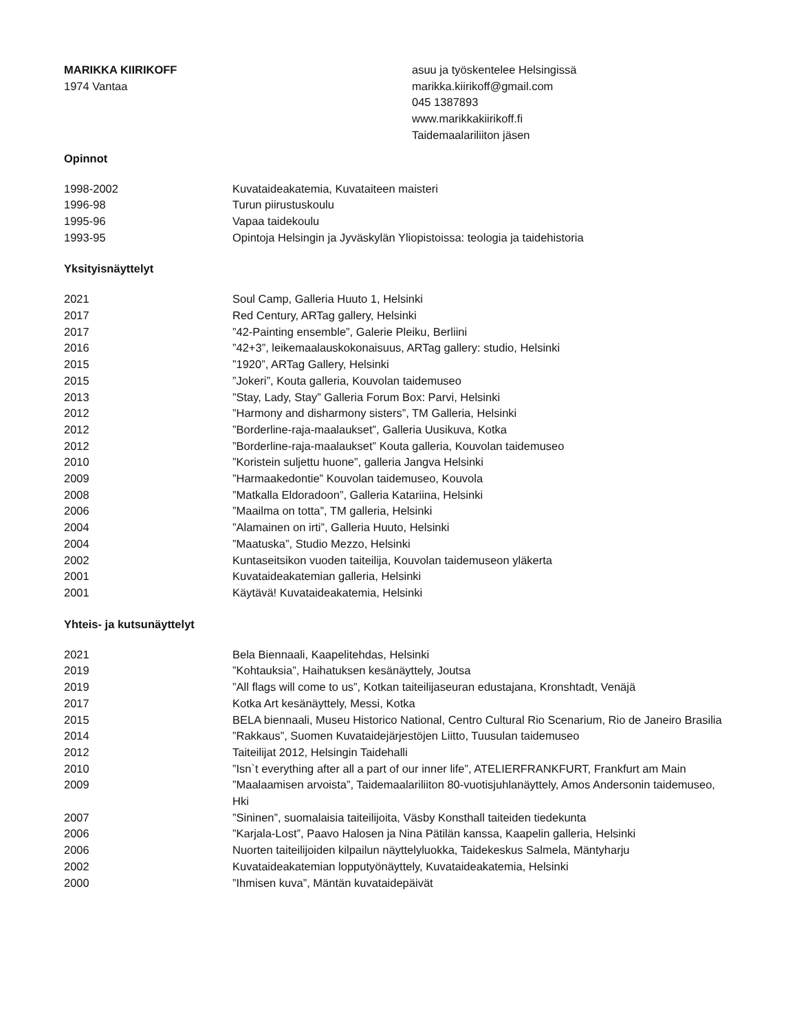MARIKKA KIIRIKOFF
1974 Vantaa
asuu ja työskentelee Helsingissä
marikka.kiirikoff@gmail.com
045 1387893
www.marikkakiirikoff.fi
Taidemaalariliiton jäsen
Opinnot
1998-2002 Kuvataideakatemia, Kuvataiteen maisteri
1996-98 Turun piirustuskoulu
1995-96 Vapaa taidekoulu
1993-95 Opintoja Helsingin ja Jyväskylän Yliopistoissa: teologia ja taidehistoria
Yksityisnäyttelyt
2021 Soul Camp, Galleria Huuto 1, Helsinki
2017 Red Century, ARTag gallery, Helsinki
2017 ”42-Painting ensemble”, Galerie Pleiku, Berliini
2016 ”42+3”, leikemaalauskokonaisuus, ARTag gallery: studio, Helsinki
2015 ”1920”, ARTag Gallery, Helsinki
2015 ”Jokeri”, Kouta galleria, Kouvolan taidemuseo
2013 ”Stay, Lady, Stay” Galleria Forum Box: Parvi, Helsinki
2012 ”Harmony and disharmony sisters”, TM Galleria, Helsinki
2012 ”Borderline-raja-maalaukset”, Galleria Uusikuva, Kotka
2012 ”Borderline-raja-maalaukset” Kouta galleria, Kouvolan taidemuseo
2010 ”Koristein suljettu huone”, galleria Jangva Helsinki
2009 ”Harmaakedontie” Kouvolan taidemuseo, Kouvola
2008 ”Matkalla Eldoradoon”, Galleria Katariina, Helsinki
2006 ”Maailma on totta”, TM galleria, Helsinki
2004 ”Alamainen on irti”, Galleria Huuto, Helsinki
2004 ”Maatuska”, Studio Mezzo, Helsinki
2002 Kuntaseitsikon vuoden taiteilija, Kouvolan taidemuseon yläkerta
2001 Kuvataideakatemian galleria, Helsinki
2001 Käytävä! Kuvataideakatemia, Helsinki
Yhteis- ja kutsunäyttelyt
2021 Bela Biennaali, Kaapelitehdas, Helsinki
2019 ”Kohtauksia”, Haihatuksen kesänäyttely, Joutsa
2019 ”All flags will come to us”, Kotkan taiteilijaseuran edustajana, Kronshtadt, Venäjä
2017 Kotka Art kesänäyttely, Messi, Kotka
2015 BELA biennaali, Museu Historico National, Centro Cultural Rio Scenarium, Rio de Janeiro Brasilia
2014 ”Rakkaus”, Suomen Kuvataidejärjestöjen Liitto, Tuusulan taidemuseo
2012 Taiteilijat 2012, Helsingin Taidehalli
2010 ”Isn`t everything after all a part of our inner life”, ATELIERFRANKFURT, Frankfurt am Main
2009 ”Maalaamisen arvoista”, Taidemaalariliiton 80-vuotisjuhlanäyttely, Amos Andersonin taidemuseo, Hki
2007 ”Sininen”, suomalaisia taiteilijoita, Väsby Konsthall taiteiden tiedekunta
2006 ”Karjala-Lost”, Paavo Halosen ja Nina Pätilän kanssa, Kaapelin galleria, Helsinki
2006 Nuorten taiteilijoiden kilpailun näyttelyluokka, Taidekeskus Salmela, Mäntyharju
2002 Kuvataideakatemian lopputyönäyttely, Kuvataideakatemia, Helsinki
2000 ”Ihmisen kuva”, Mäntän kuvataidepäivät